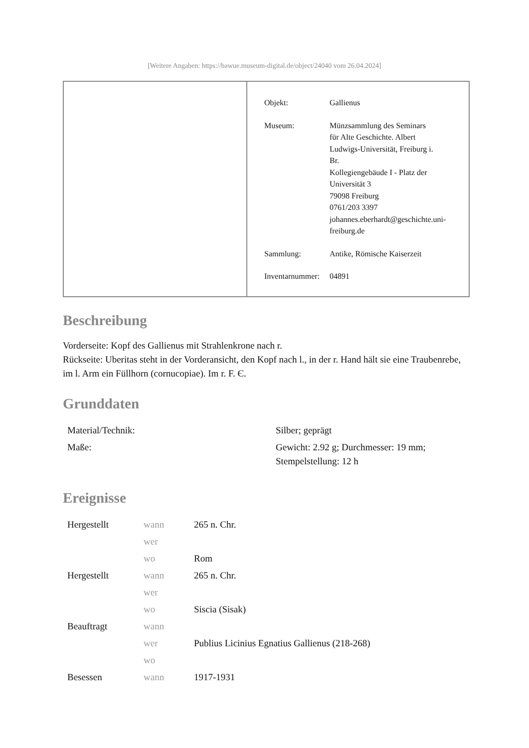[Weitere Angaben: https://bawue.museum-digital.de/object/24040 vom 26.04.2024]
| Objekt: | Gallienus |
| Museum: | Münzsammlung des Seminars für Alte Geschichte. Albert Ludwigs-Universität, Freiburg i. Br. Kollegiengebäude I - Platz der Universität 3 79098 Freiburg 0761/203 3397 johannes.eberhardt@geschichte.uni- freiburg.de |
| Sammlung: | Antike, Römische Kaiserzeit |
| Inventarnummer: | 04891 |
Beschreibung
Vorderseite: Kopf des Gallienus mit Strahlenkrone nach r.
Rückseite: Uberitas steht in der Vorderansicht, den Kopf nach l., in der r. Hand hält sie eine Traubenrebe, im l. Arm ein Füllhorn (cornucopiae). Im r. F. Є.
Grunddaten
| Material/Technik: | Silber; geprägt |
| Maße: | Gewicht: 2.92 g; Durchmesser: 19 mm; Stempelstellung: 12 h |
Ereignisse
| Hergestellt | wann | 265 n. Chr. |
| | wer | |
| | wo | Rom |
| Hergestellt | wann | 265 n. Chr. |
| | wer | |
| | wo | Siscia (Sisak) |
| Beauftragt | wann | |
| | wer | Publius Licinius Egnatius Gallienus (218-268) |
| | wo | |
| Besessen | wann | 1917-1931 |